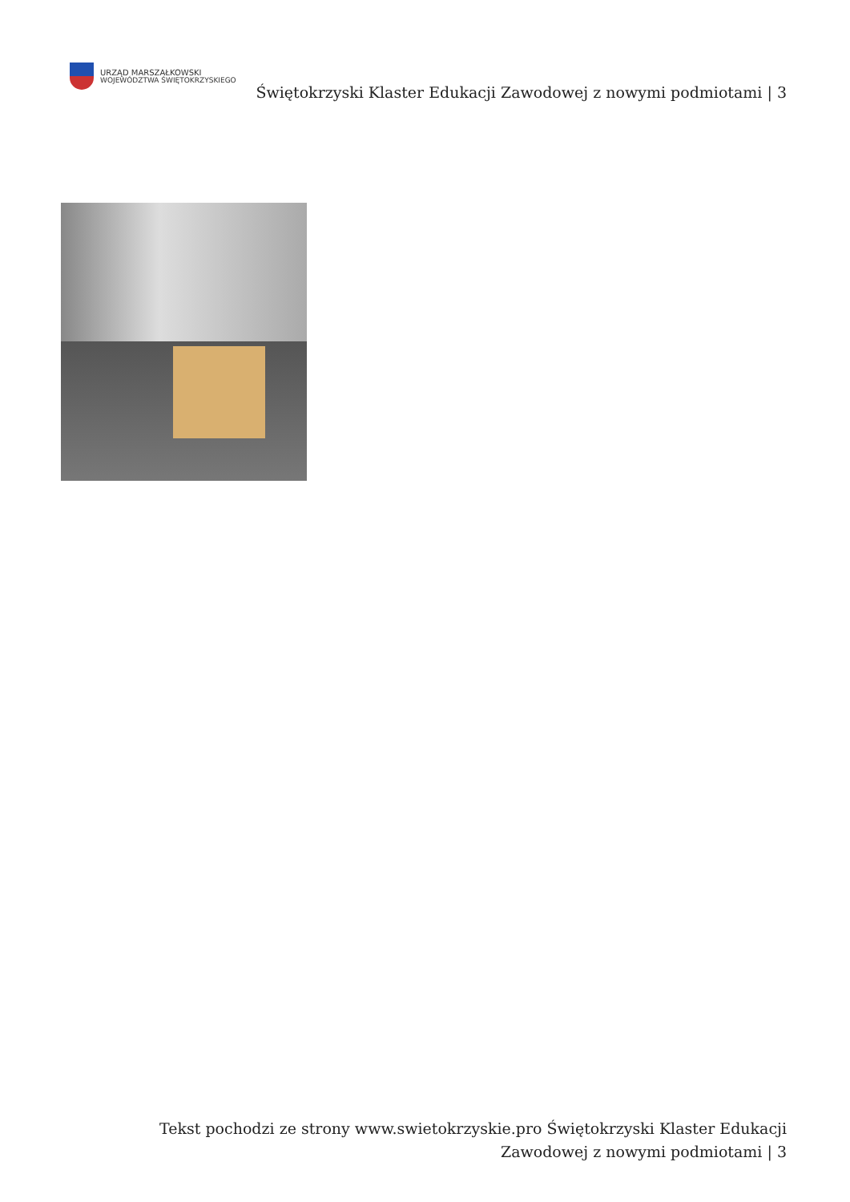URZĄD MARSZAŁKOWSKI
WOJEWÓDZTWA ŚWIĘTOKRZYSKIEGO
Świętokrzyski Klaster Edukacji Zawodowej z nowymi podmiotami | 3
Tekst pochodzi ze strony www.swietokrzyskie.pro Świętokrzyski Klaster Edukacji Zawodowej z nowymi podmiotami | 3